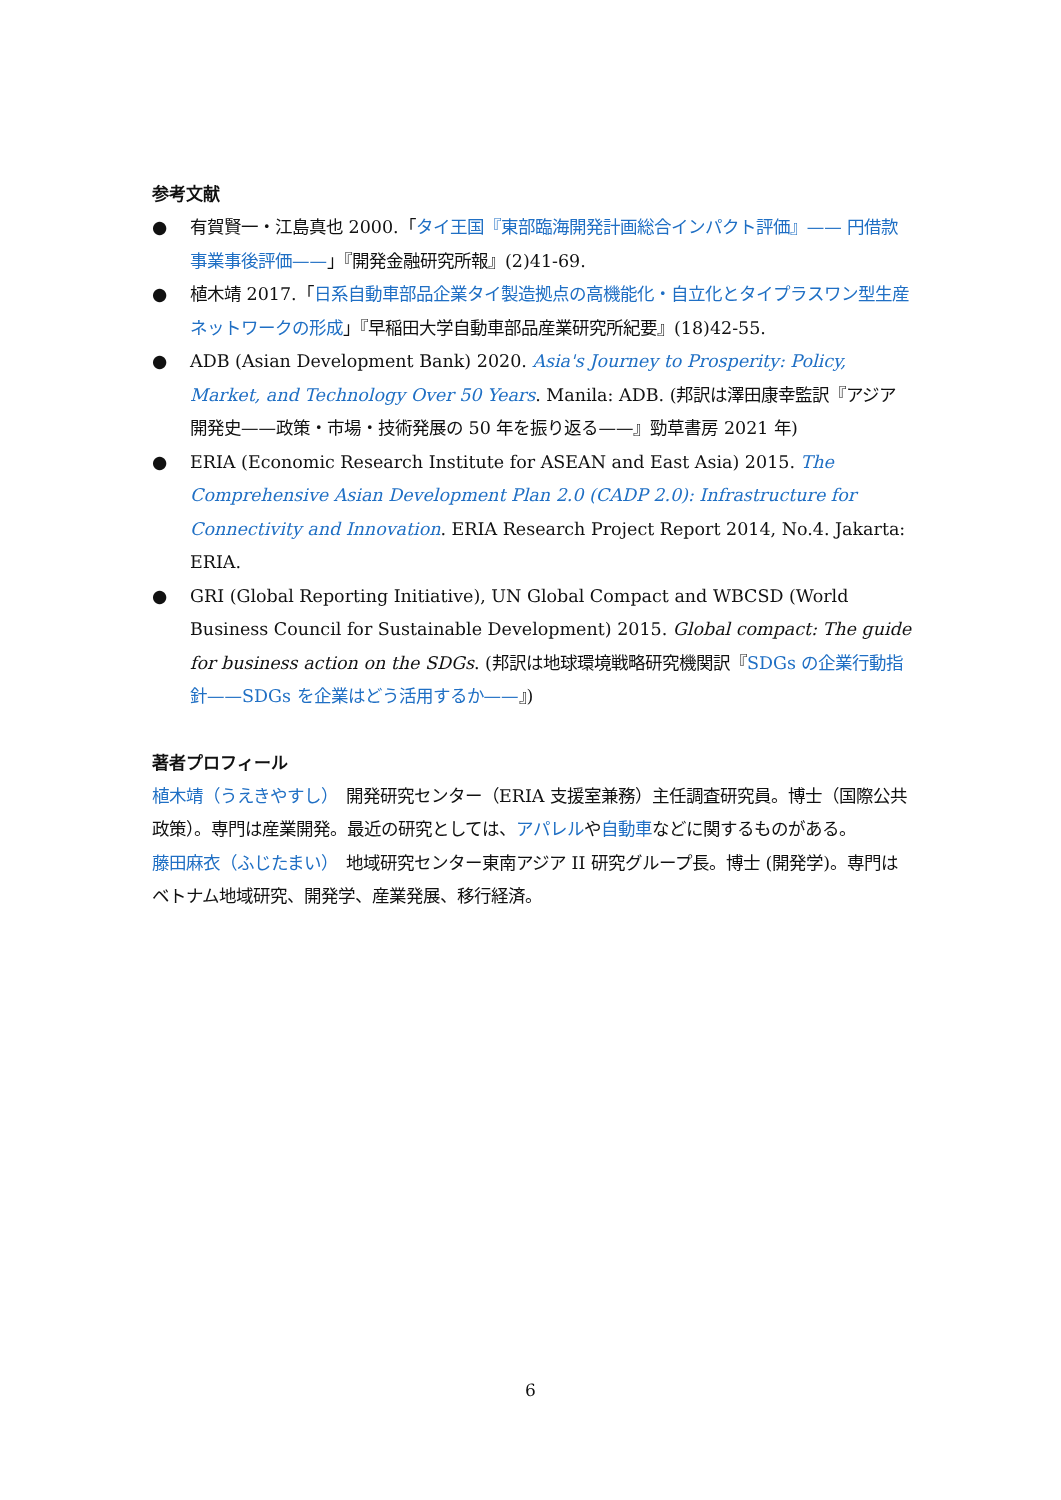参考文献
● 有賀賢一・江島真也 2000.「タイ王国『東部臨海開発計画総合インパクト評価』—— 円借款事業事後評価——」『開発金融研究所報』(2)41-69.
● 植木靖 2017.「日系自動車部品企業タイ製造拠点の高機能化・自立化とタイプラスワン型生産ネットワークの形成」『早稲田大学自動車部品産業研究所紀要』(18)42-55.
● ADB (Asian Development Bank) 2020. Asia's Journey to Prosperity: Policy, Market, and Technology Over 50 Years. Manila: ADB. (邦訳は澤田康幸監訳『アジア開発史——政策・市場・技術発展の 50 年を振り返る——』勁草書房 2021 年)
● ERIA (Economic Research Institute for ASEAN and East Asia) 2015. The Comprehensive Asian Development Plan 2.0 (CADP 2.0): Infrastructure for Connectivity and Innovation. ERIA Research Project Report 2014, No.4. Jakarta: ERIA.
● GRI (Global Reporting Initiative), UN Global Compact and WBCSD (World Business Council for Sustainable Development) 2015. Global compact: The guide for business action on the SDGs. (邦訳は地球環境戦略研究機関訳『SDGs の企業行動指針——SDGs を企業はどう活用するか——』)
著者プロフィール
植木靖（うえきやすし）　開発研究センター（ERIA 支援室兼務）主任調査研究員。博士（国際公共政策）。専門は産業開発。最近の研究としては、アパレルや自動車などに関するものがある。
藤田麻衣（ふじたまい）　地域研究センター東南アジア II 研究グループ長。博士 (開発学)。専門はベトナム地域研究、開発学、産業発展、移行経済。
6